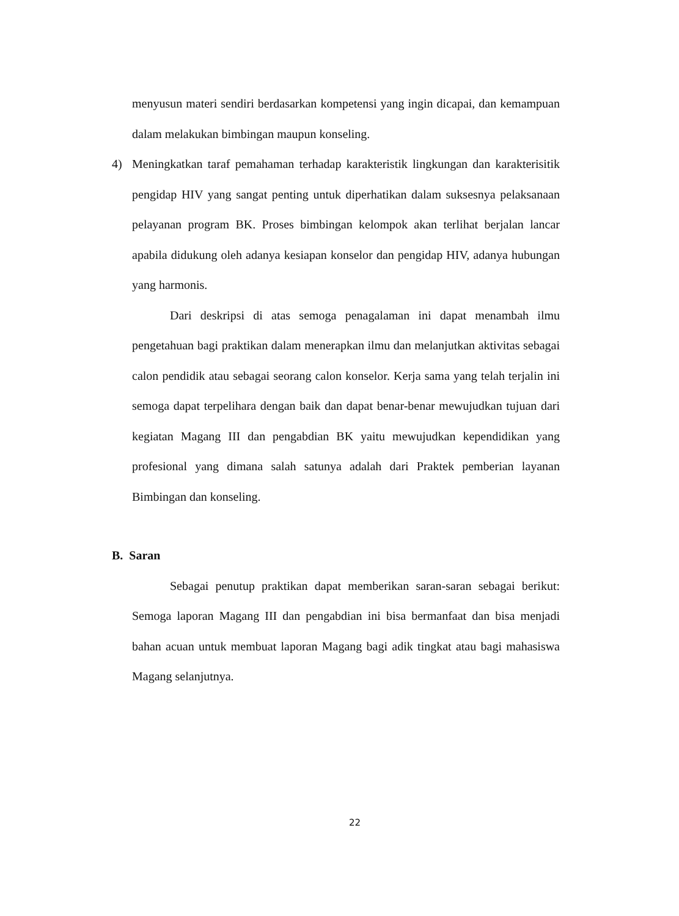menyusun materi sendiri berdasarkan kompetensi yang ingin dicapai, dan kemampuan dalam melakukan bimbingan maupun konseling.
4) Meningkatkan taraf pemahaman terhadap karakteristik lingkungan dan karakterisitik pengidap HIV yang sangat penting untuk diperhatikan dalam suksesnya pelaksanaan pelayanan program BK. Proses bimbingan kelompok akan terlihat berjalan lancar apabila didukung oleh adanya kesiapan konselor dan pengidap HIV, adanya hubungan yang harmonis.
Dari deskripsi di atas semoga penagalaman ini dapat menambah ilmu pengetahuan bagi praktikan dalam menerapkan ilmu dan melanjutkan aktivitas sebagai calon pendidik atau sebagai seorang calon konselor. Kerja sama yang telah terjalin ini semoga dapat terpelihara dengan baik dan dapat benar-benar mewujudkan tujuan dari kegiatan Magang III dan pengabdian BK yaitu mewujudkan kependidikan yang profesional yang dimana salah satunya adalah dari Praktek pemberian layanan Bimbingan dan konseling.
B. Saran
Sebagai penutup praktikan dapat memberikan saran-saran sebagai berikut: Semoga laporan Magang III dan pengabdian ini bisa bermanfaat dan bisa menjadi bahan acuan untuk membuat laporan Magang bagi adik tingkat atau bagi mahasiswa Magang selanjutnya.
22